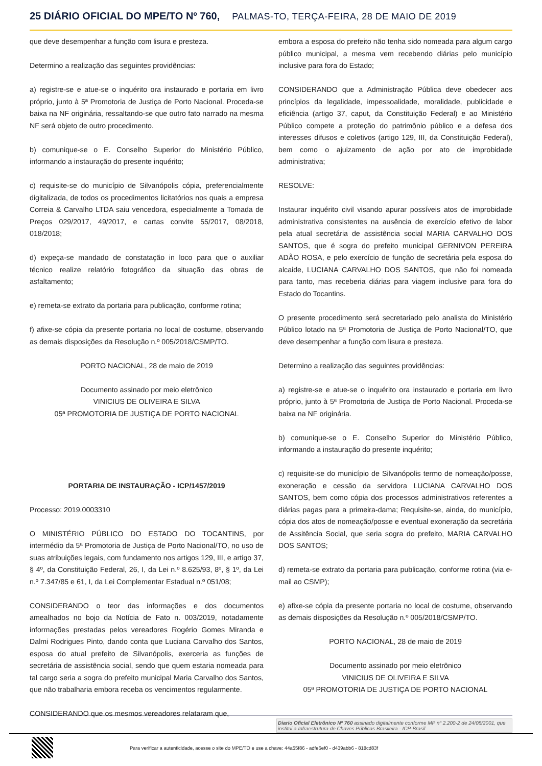25 DIÁRIO OFICIAL DO MPE/TO Nº 760, PALMAS-TO, TERÇA-FEIRA, 28 DE MAIO DE 2019
que deve desempenhar a função com lisura e presteza.
Determino a realização das seguintes providências:
a) registre-se e atue-se o inquérito ora instaurado e portaria em livro próprio, junto à 5ª Promotoria de Justiça de Porto Nacional. Proceda-se baixa na NF originária, ressaltando-se que outro fato narrado na mesma NF será objeto de outro procedimento.
b) comunique-se o E. Conselho Superior do Ministério Público, informando a instauração do presente inquérito;
c) requisite-se do município de Silvanópolis cópia, preferencialmente digitalizada, de todos os procedimentos licitatórios nos quais a empresa Correia & Carvalho LTDA saiu vencedora, especialmente a Tomada de Preços 029/2017, 49/2017, e cartas convite 55/2017, 08/2018, 018/2018;
d) expeça-se mandado de constatação in loco para que o auxiliar técnico realize relatório fotográfico da situação das obras de asfaltamento;
e) remeta-se extrato da portaria para publicação, conforme rotina;
f) afixe-se cópia da presente portaria no local de costume, observando as demais disposições da Resolução n.º 005/2018/CSMP/TO.
PORTO NACIONAL, 28 de maio de 2019
Documento assinado por meio eletrônico
VINICIUS DE OLIVEIRA E SILVA
05ª PROMOTORIA DE JUSTIÇA DE PORTO NACIONAL
PORTARIA DE INSTAURAÇÃO - ICP/1457/2019
Processo: 2019.0003310
O MINISTÉRIO PÚBLICO DO ESTADO DO TOCANTINS, por intermédio da 5ª Promotoria de Justiça de Porto Nacional/TO, no uso de suas atribuições legais, com fundamento nos artigos 129, III, e artigo 37, § 4º, da Constituição Federal, 26, I, da Lei n.º 8.625/93, 8º, § 1º, da Lei n.º 7.347/85 e 61, I, da Lei Complementar Estadual n.º 051/08;
CONSIDERANDO o teor das informações e dos documentos amealhados no bojo da Notícia de Fato n. 003/2019, notadamente informações prestadas pelos vereadores Rogério Gomes Miranda e Dalmi Rodrigues Pinto, dando conta que Luciana Carvalho dos Santos, esposa do atual prefeito de Silvanópolis, exerceria as funções de secretária de assistência social, sendo que quem estaria nomeada para tal cargo seria a sogra do prefeito municipal Maria Carvalho dos Santos, que não trabalharia embora receba os vencimentos regularmente.
CONSIDERANDO que os mesmos vereadores relataram que,
embora a esposa do prefeito não tenha sido nomeada para algum cargo público municipal, a mesma vem recebendo diárias pelo município inclusive para fora do Estado;
CONSIDERANDO que a Administração Pública deve obedecer aos princípios da legalidade, impessoalidade, moralidade, publicidade e eficiência (artigo 37, caput, da Constituição Federal) e ao Ministério Público compete a proteção do patrimônio público e a defesa dos interesses difusos e coletivos (artigo 129, III, da Constituição Federal), bem como o ajuizamento de ação por ato de improbidade administrativa;
RESOLVE:
Instaurar inquérito civil visando apurar possíveis atos de improbidade administrativa consistentes na ausência de exercício efetivo de labor pela atual secretária de assistência social MARIA CARVALHO DOS SANTOS, que é sogra do prefeito municipal GERNIVON PEREIRA ADÃO ROSA, e pelo exercício de função de secretária pela esposa do alcaide, LUCIANA CARVALHO DOS SANTOS, que não foi nomeada para tanto, mas receberia diárias para viagem inclusive para fora do Estado do Tocantins.
O presente procedimento será secretariado pelo analista do Ministério Público lotado na 5ª Promotoria de Justiça de Porto Nacional/TO, que deve desempenhar a função com lisura e presteza.
Determino a realização das seguintes providências:
a) registre-se e atue-se o inquérito ora instaurado e portaria em livro próprio, junto à 5ª Promotoria de Justiça de Porto Nacional. Proceda-se baixa na NF originária.
b) comunique-se o E. Conselho Superior do Ministério Público, informando a instauração do presente inquérito;
c) requisite-se do município de Silvanópolis termo de nomeação/posse, exoneração e cessão da servidora LUCIANA CARVALHO DOS SANTOS, bem como cópia dos processos administrativos referentes a diárias pagas para a primeira-dama; Requisite-se, ainda, do município, cópia dos atos de nomeação/posse e eventual exoneração da secretária de Assitência Social, que seria sogra do prefeito, MARIA CARVALHO DOS SANTOS;
d) remeta-se extrato da portaria para publicação, conforme rotina (via e-mail ao CSMP);
e) afixe-se cópia da presente portaria no local de costume, observando as demais disposições da Resolução n.º 005/2018/CSMP/TO.
PORTO NACIONAL, 28 de maio de 2019
Documento assinado por meio eletrônico
VINICIUS DE OLIVEIRA E SILVA
05ª PROMOTORIA DE JUSTIÇA DE PORTO NACIONAL
Diario Oficial Eletrônico Nº 760 assinado digitalmente conforme MP nº 2.200-2 de 24/08/2001, que institui a Infraestrutura de Chaves Públicas Brasileira - ICP-Brasil
Para verificar a autenticidade, acesse o site do MPE/TO e use a chave: 44a55f86 - adfe6ef0 - d439abb6 - 818cd83f